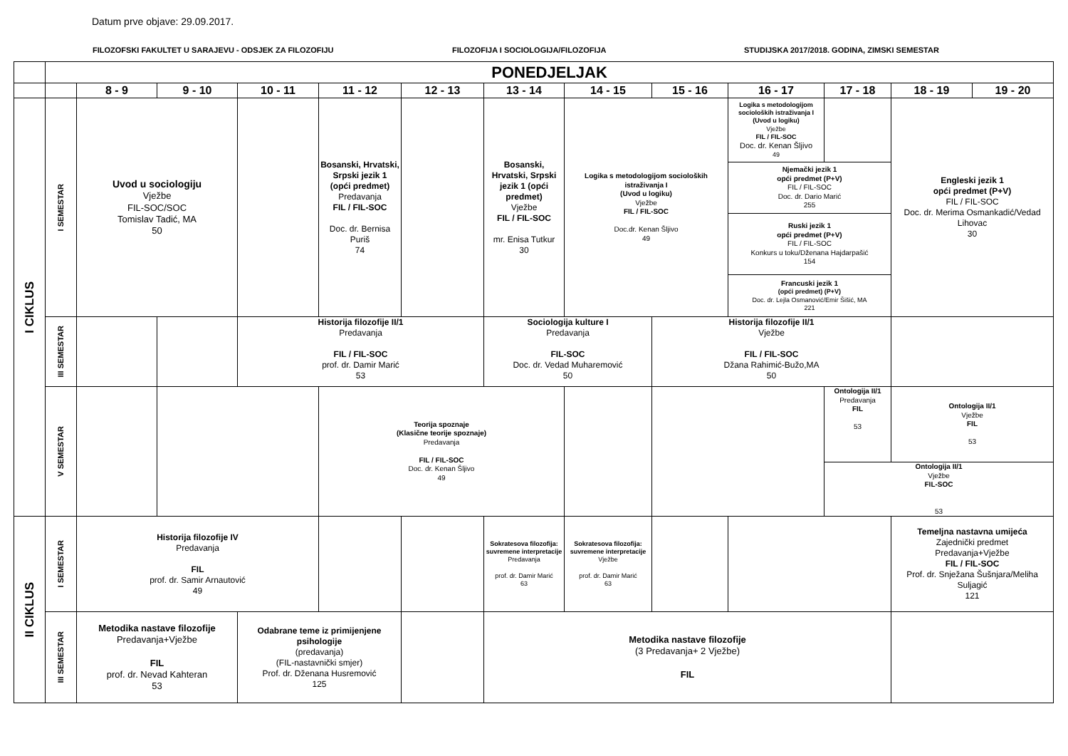Datum prve objave: 29.09.2017.
FILOZOFSKI FAKULTET U SARAJEVU - ODSJEK ZA FILOZOFIJU FILOZOFIJA I SOCIOLOGIJA/FILOZOFIJA STUDIJSKA 2017/2018. GODINA, ZIMSKI SEMESTAR
| | PONEDJELJAK | | | | | | | | | | | | |
| | | 8 - 9 | 9 - 10 | 10 - 11 | 11 - 12 | 12 - 13 | 13 - 14 | 14 - 15 | 15 - 16 | 16 - 17 | 17 - 18 | 18 - 19 | 19 - 20 |
| I CIKLUS | I SEMESTAR | Uvod u sociologiju Vježbe FIL-SOC/SOC Tomislav Tadić, MA 50 | | | Bosanski, Hrvatski, Srpski jezik 1 (opći predmet) Predavanja FIL / FIL-SOC Doc. dr. Bernisa Puriš 74 | | Bosanski, Hrvatski, Srpski jezik 1 (opći predmet) Vježbe FIL / FIL-SOC mr. Enisa Tutkur 30 | Logika s metodologijom socioloških istraživanja I (Uvod u logiku) Vježbe FIL / FIL-SOC Doc.dr. Kenan Šljivo 49 | | Logika s metodologijom socioloških istraživanja I (Uvod u logiku) Vježbe FIL / FIL-SOC Doc. dr. Kenan Šljivo 49 | | Engleski jezik 1 opći predmet (P+V) FIL / FIL-SOC Doc. dr. Merima Osmankadić/Vedad Lihovac 30 | |
| | | | | | | | | | | Njemački jezik 1 opći predmet (P+V) FIL / FIL-SOC Doc. dr. Dario Marić 255 | | | |
| | | | | | | | | | | Ruski jezik 1 opći predmet (P+V) FIL / FIL-SOC Konkurs u toku/Dženana Hajdarpašić 154 | | | |
| | | | | | | | | | | Francuski jezik 1 (opći predmet) (P+V) Doc. dr. Lejla Osmanović/Emir Šišić, MA 221 | | | |
| | III SEMESTAR | | | Historija filozofije II/1 Predavanja FIL / FIL-SOC prof. dr. Damir Marić 53 | | | Sociologija kulture I Predavanja FIL-SOC Doc. dr. Vedad Muharemović 50 | | Historija filozofije II/1 Vježbe FIL / FIL-SOC Džana Rahimić-Bužo,MA 50 | | | | |
| | V SEMESTAR | | | | Teorija spoznaje (Klasične teorije spoznaje) Predavanja FIL / FIL-SOC Doc. dr. Kenan Šljivo 49 | | | | | | Ontologija II/1 Predavanja FIL 53 | Ontologija II/1 Vježbe FIL 53 | |
| | | | | | | | | | | | Ontologija II/1 Vježbe FIL-SOC 53 | | |
| II CIKLUS | I SEMESTAR | Historija filozofije IV Predavanja FIL prof. dr. Samir Arnautović 49 | | | | | Sokratesova filozofija: suvremene interpretacije Predavanja prof. dr. Damir Marić 63 | Sokratesova filozofija: suvremene interpretacije Vježbe prof. dr. Damir Marić 63 | | | | Temeljna nastavna umijeća Zajednički predmet Predavanja+Vježbe FIL / FIL-SOC Prof. dr. Snježana Šušnjara/Meliha Suljagić 121 | |
| | III SEMESTAR | Metodika nastave filozofije Predavanja+Vježbe FIL prof. dr. Nevad Kahteran 53 | | Odabrane teme iz primijenjene psihologije (predavanja) (FIL-nastavnički smjer) Prof. dr. Dženana Husremović 125 | | | Metodika nastave filozofije (3 Predavanja+ 2 Vježbe) FIL | | | | | | |